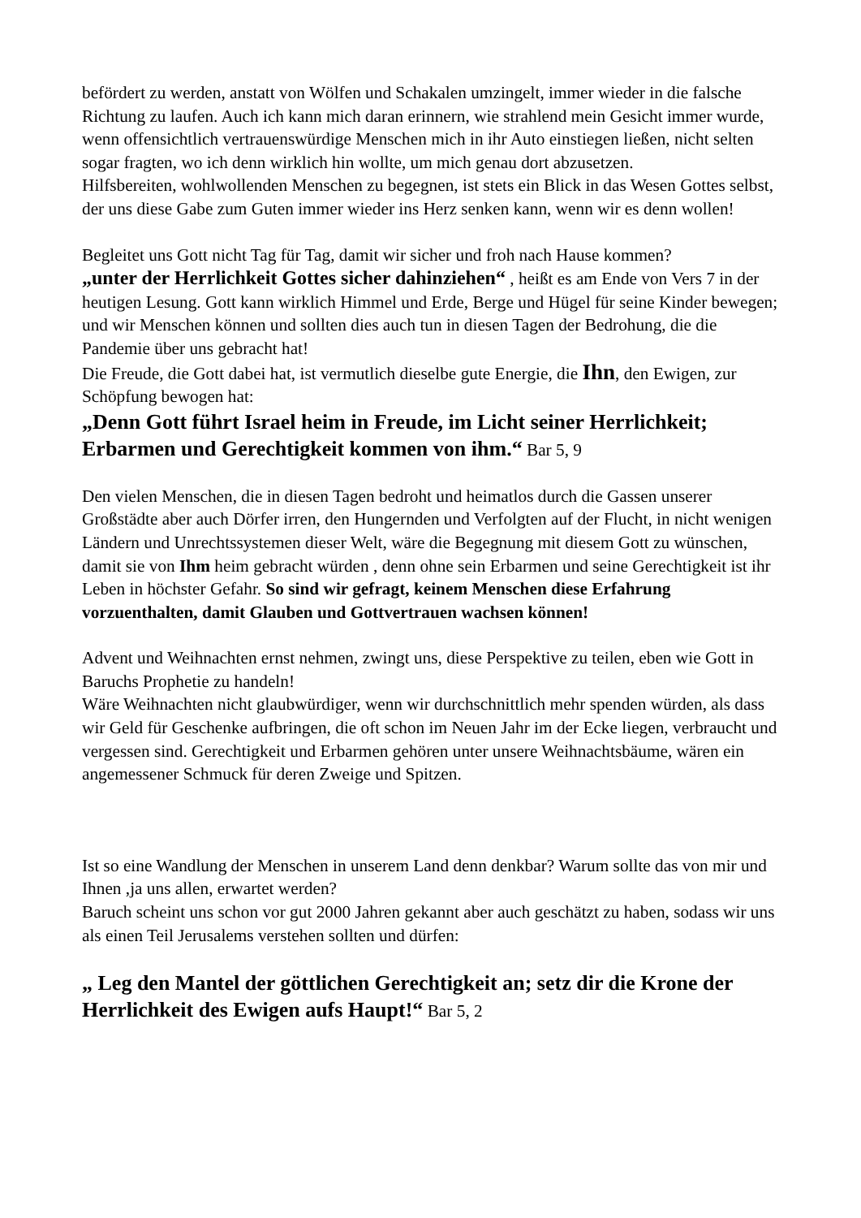befördert zu werden, anstatt von Wölfen und Schakalen umzingelt, immer wieder in die falsche Richtung zu laufen. Auch ich kann mich daran erinnern, wie strahlend mein Gesicht immer wurde, wenn offensichtlich vertrauenswürdige Menschen mich in ihr Auto einstiegen ließen, nicht selten sogar fragten, wo ich denn wirklich hin wollte, um mich genau dort abzusetzen.
Hilfsbereiten, wohlwollenden Menschen zu begegnen, ist stets ein Blick in das Wesen Gottes selbst, der uns diese Gabe zum Guten immer wieder ins Herz senken kann, wenn wir es denn wollen!
Begleitet uns Gott nicht Tag für Tag, damit wir sicher und froh nach Hause kommen?
„unter der Herrlichkeit Gottes sicher dahinziehen“ , heißt es am Ende von Vers 7 in der heutigen Lesung. Gott kann wirklich Himmel und Erde, Berge und Hügel für seine Kinder bewegen; und wir Menschen können und sollten dies auch tun in diesen Tagen der Bedrohung, die die Pandemie über uns gebracht hat!
Die Freude, die Gott dabei hat, ist vermutlich dieselbe gute Energie, die Ihn, den Ewigen, zur Schöpfung bewogen hat:
„Denn Gott führt Israel heim in Freude, im Licht seiner Herrlichkeit; Erbarmen und Gerechtigkeit kommen von ihm.“ Bar 5, 9
Den vielen Menschen, die in diesen Tagen bedroht und heimatlos durch die Gassen unserer Großstädte aber auch Dörfer irren, den Hungernden und Verfolgten auf der Flucht, in nicht wenigen Ländern und Unrechtssystemen dieser Welt, wäre die Begegnung mit diesem Gott zu wünschen, damit sie von Ihm heim gebracht würden , denn ohne sein Erbarmen und seine Gerechtigkeit ist ihr Leben in höchster Gefahr. So sind wir gefragt, keinem Menschen diese Erfahrung vorzuenthalten, damit Glauben und Gottvertrauen wachsen können!
Advent und Weihnachten ernst nehmen, zwingt uns, diese Perspektive zu teilen, eben wie Gott in Baruchs Prophetie zu handeln!
Wäre Weihnachten nicht glaubwürdiger, wenn wir durchschnittlich mehr spenden würden, als dass wir Geld für Geschenke aufbringen, die oft schon im Neuen Jahr im der Ecke liegen, verbraucht und vergessen sind. Gerechtigkeit und Erbarmen gehören unter unsere Weihnachtsbäume, wären ein angemessener Schmuck für deren Zweige und Spitzen.
Ist so eine Wandlung der Menschen in unserem Land denn denkbar? Warum sollte das von mir und Ihnen ,ja uns allen, erwartet werden?
Baruch scheint uns schon vor gut 2000 Jahren gekannt aber auch geschätzt zu haben, sodass wir uns als einen Teil Jerusalems verstehen sollten und dürfen:
„ Leg den Mantel der göttlichen Gerechtigkeit an; setz dir die Krone der Herrlichkeit des Ewigen aufs Haupt!“ Bar 5, 2